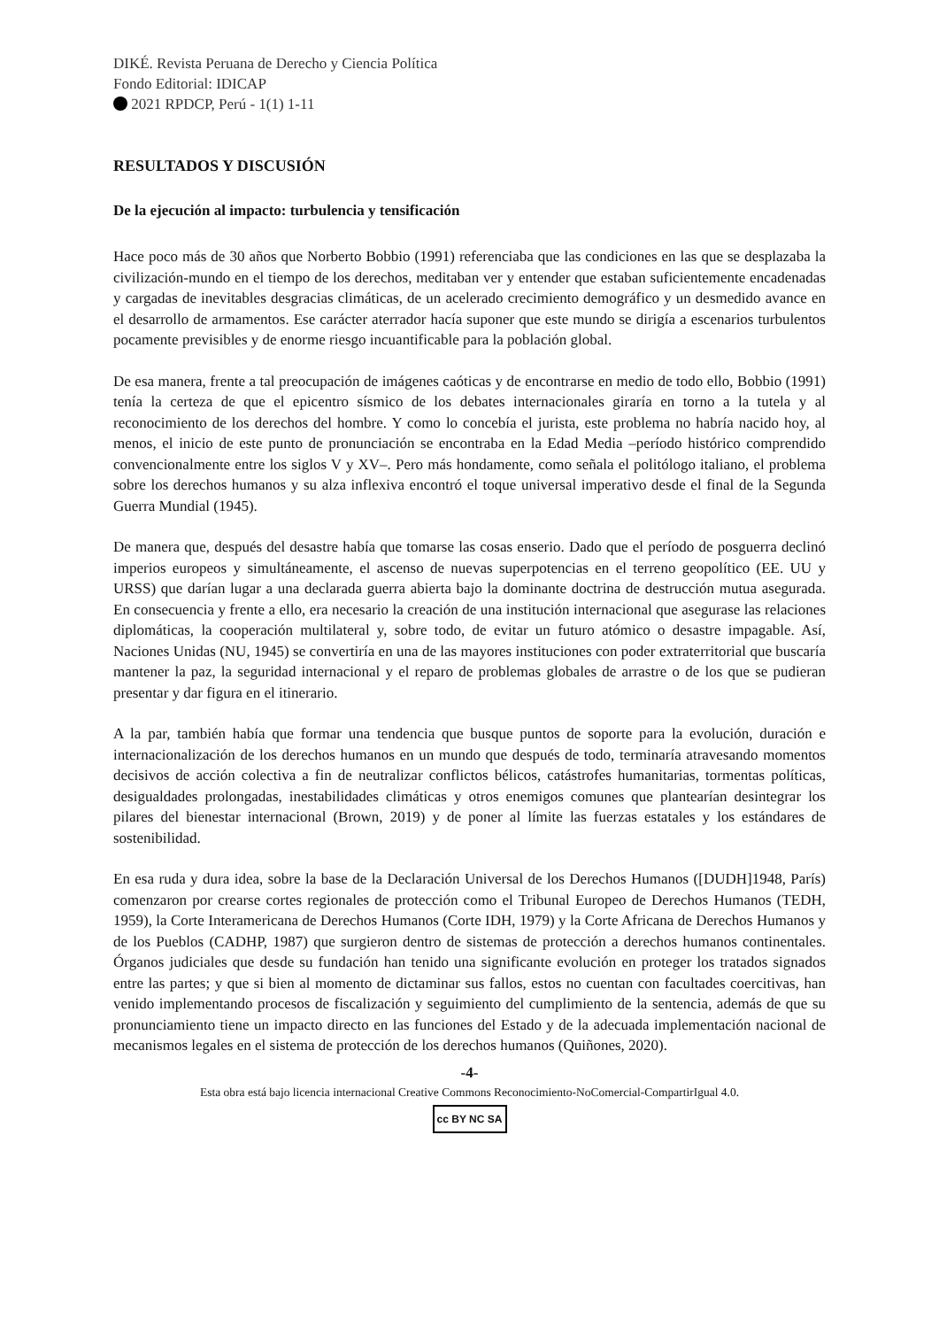DIKÉ. Revista Peruana de Derecho y Ciencia Política
Fondo Editorial: IDICAP
2021 RPDCP, Perú - 1(1) 1-11
RESULTADOS Y DISCUSIÓN
De la ejecución al impacto: turbulencia y tensificación
Hace poco más de 30 años que Norberto Bobbio (1991) referenciaba que las condiciones en las que se desplazaba la civilización-mundo en el tiempo de los derechos, meditaban ver y entender que estaban suficientemente encadenadas y cargadas de inevitables desgracias climáticas, de un acelerado crecimiento demográfico y un desmedido avance en el desarrollo de armamentos. Ese carácter aterrador hacía suponer que este mundo se dirigía a escenarios turbulentos pocamente previsibles y de enorme riesgo incuantificable para la población global.
De esa manera, frente a tal preocupación de imágenes caóticas y de encontrarse en medio de todo ello, Bobbio (1991) tenía la certeza de que el epicentro sísmico de los debates internacionales giraría en torno a la tutela y al reconocimiento de los derechos del hombre. Y como lo concebía el jurista, este problema no habría nacido hoy, al menos, el inicio de este punto de pronunciación se encontraba en la Edad Media –período histórico comprendido convencionalmente entre los siglos V y XV–. Pero más hondamente, como señala el politólogo italiano, el problema sobre los derechos humanos y su alza inflexiva encontró el toque universal imperativo desde el final de la Segunda Guerra Mundial (1945).
De manera que, después del desastre había que tomarse las cosas enserio. Dado que el período de posguerra declinó imperios europeos y simultáneamente, el ascenso de nuevas superpotencias en el terreno geopolítico (EE. UU y URSS) que darían lugar a una declarada guerra abierta bajo la dominante doctrina de destrucción mutua asegurada. En consecuencia y frente a ello, era necesario la creación de una institución internacional que asegurase las relaciones diplomáticas, la cooperación multilateral y, sobre todo, de evitar un futuro atómico o desastre impagable. Así, Naciones Unidas (NU, 1945) se convertiría en una de las mayores instituciones con poder extraterritorial que buscaría mantener la paz, la seguridad internacional y el reparo de problemas globales de arrastre o de los que se pudieran presentar y dar figura en el itinerario.
A la par, también había que formar una tendencia que busque puntos de soporte para la evolución, duración e internacionalización de los derechos humanos en un mundo que después de todo, terminaría atravesando momentos decisivos de acción colectiva a fin de neutralizar conflictos bélicos, catástrofes humanitarias, tormentas políticas, desigualdades prolongadas, inestabilidades climáticas y otros enemigos comunes que plantearían desintegrar los pilares del bienestar internacional (Brown, 2019) y de poner al límite las fuerzas estatales y los estándares de sostenibilidad.
En esa ruda y dura idea, sobre la base de la Declaración Universal de los Derechos Humanos ([DUDH]1948, París) comenzaron por crearse cortes regionales de protección como el Tribunal Europeo de Derechos Humanos (TEDH, 1959), la Corte Interamericana de Derechos Humanos (Corte IDH, 1979) y la Corte Africana de Derechos Humanos y de los Pueblos (CADHP, 1987) que surgieron dentro de sistemas de protección a derechos humanos continentales. Órganos judiciales que desde su fundación han tenido una significante evolución en proteger los tratados signados entre las partes; y que si bien al momento de dictaminar sus fallos, estos no cuentan con facultades coercitivas, han venido implementando procesos de fiscalización y seguimiento del cumplimiento de la sentencia, además de que su pronunciamiento tiene un impacto directo en las funciones del Estado y de la adecuada implementación nacional de mecanismos legales en el sistema de protección de los derechos humanos (Quiñones, 2020).
-4-
Esta obra está bajo licencia internacional Creative Commons Reconocimiento-NoComercial-CompartirIgual 4.0.
cc BY NC SA